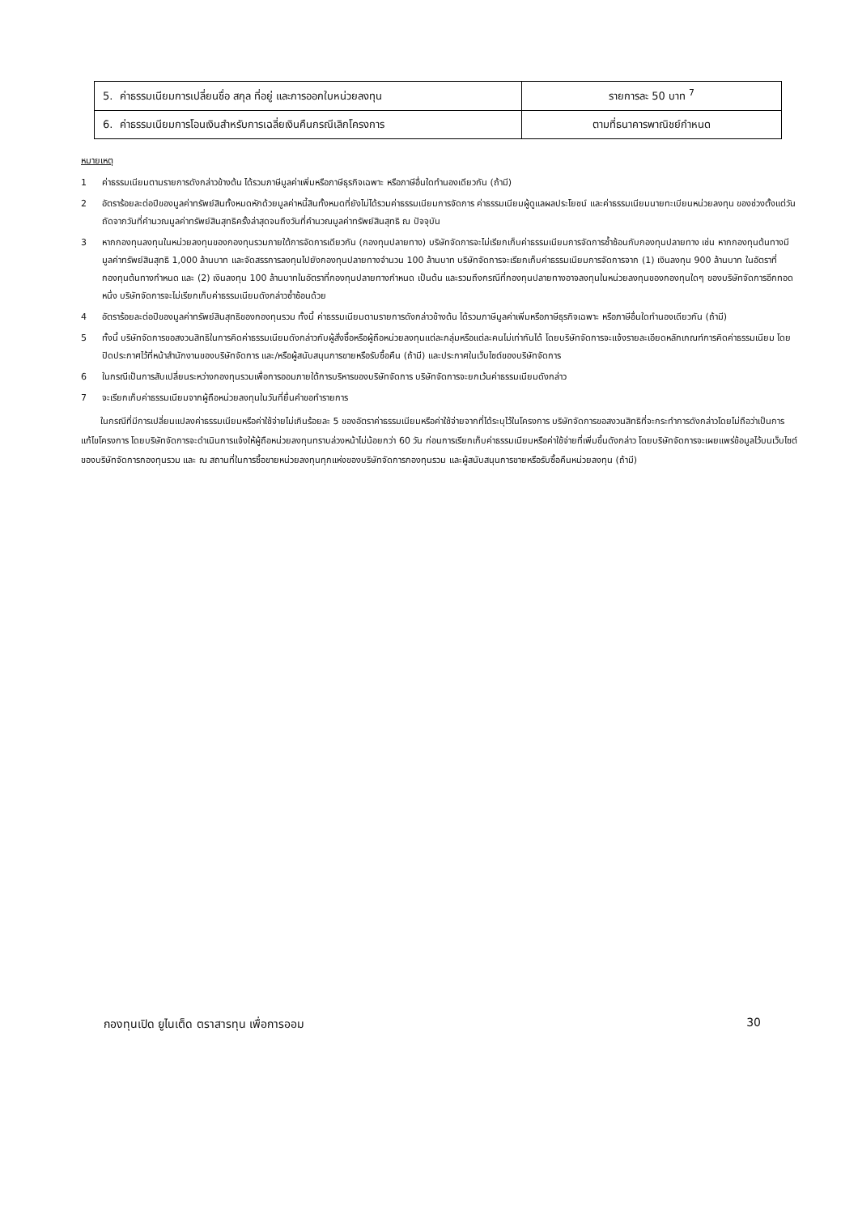| 5. ค่าธรรมเนียมการเปลี่ยนชื่อ สกุล ที่อยู่ และการออกใบหน่วยลงทุน | รายการละ 50 บาท <sup>7</sup> |
| 6. ค่าธรรมเนียมการโอนเงินสำหรับการเฉลี่ยเงินคืนกรณีเลิกโครงการ | ตามที่ธนาคารพาณิชย์กำหนด |
หมายเหตุ
1 ค่าธรรมเนียมตามรายการดังกล่าวข้างต้น ได้รวมภาษีมูลค่าเพิ่มหรือภาษีธุรกิจเฉพาะ หรือภาษีอื่นใดทำนองเดียวกัน (ถ้ามี)
2 อัตราร้อยละต่อปีของมูลค่าทรัพย์สินทั้งหมดหักด้วยมูลค่าหนี้สินทั้งหมดที่ยังไม่ได้รวมค่าธรรมเนียมการจัดการ ค่าธรรมเนียมผู้ดูแลผลประโยชน์ และค่าธรรมเนียมนายทะเบียนหน่วยลงทุน ของช่วงตั้งแต่วันถัดจากวันที่คำนวณมูลค่าทรัพย์สินสุทธิครั้งล่าสุดจนถึงวันที่คำนวณมูลค่าทรัพย์สินสุทธิ ณ ปัจจุบัน
3 หากกองทุนลงทุนในหน่วยลงทุนของกองทุนรวมภายใต้การจัดการเดียวกัน (กองทุนปลายทาง) บริษัทจัดการจะไม่เรียกเก็บค่าธรรมเนียมการจัดการซ้ำซ้อนกับกองทุนปลายทาง เช่น หากกองทุนต้นทางมีมูลค่าทรัพย์สินสุทธิ 1,000 ล้านบาท และจัดสรรการลงทุนไปยังกองทุนปลายทางจำนวน 100 ล้านบาท บริษัทจัดการจะเรียกเก็บค่าธรรมเนียมการจัดการจาก (1) เงินลงทุน 900 ล้านบาท ในอัตราที่กองทุนต้นทางกำหนด และ (2) เงินลงทุน 100 ล้านบาทในอัตราที่กองทุนปลายทางกำหนด เป็นต้น และรวมถึงกรณีที่กองทุนปลายทางอาจลงทุนในหน่วยลงทุนของกองทุนใดๆ ของบริษัทจัดการอีกทอดหนึ่ง บริษัทจัดการจะไม่เรียกเก็บค่าธรรมเนียมดังกล่าวซ้ำซ้อนด้วย
4 อัตราร้อยละต่อปีของมูลค่าทรัพย์สินสุทธิของกองทุนรวม ทั้งนี้ ค่าธรรมเนียมตามรายการดังกล่าวข้างต้น ได้รวมภาษีมูลค่าเพิ่มหรือภาษีธุรกิจเฉพาะ หรือภาษีอื่นใดทำนองเดียวกัน (ถ้ามี)
5 ทั้งนี้ บริษัทจัดการขอสงวนสิทธิในการคิดค่าธรรมเนียมดังกล่าวกับผู้สั่งซื้อหรือผู้ถือหน่วยลงทุนแต่ละกลุ่มหรือแต่ละคนไม่เท่ากันได้ โดยบริษัทจัดการจะแจ้งรายละเอียดหลักเกณฑ์การคิดค่าธรรมเนียม โดยปิดประกาศไว้ที่หน้าสำนักงานของบริษัทจัดการ และ/หรือผู้สนับสนุนการขายหรือรับซื้อคืน (ถ้ามี) และประกาศในเว็บไซต์ของบริษัทจัดการ
6 ในกรณีเป็นการสับเปลี่ยนระหว่างกองทุนรวมเพื่อการออมภายใต้การบริหารของบริษัทจัดการ บริษัทจัดการจะยกเว้นค่าธรรมเนียมดังกล่าว
7 จะเรียกเก็บค่าธรรมเนียมจากผู้ถือหน่วยลงทุนในวันที่ยื่นคำขอทำรายการ
ในกรณีที่มีการเปลี่ยนแปลงค่าธรรมเนียมหรือค่าใช้จ่ายไม่เกินร้อยละ 5 ของอัตราค่าธรรมเนียมหรือค่าใช้จ่ายจากที่ได้ระบุไว้ในโครงการ บริษัทจัดการขอสงวนสิทธิที่จะกระทำการดังกล่าวโดยไม่ถือว่าเป็นการแก้ไขโครงการ โดยบริษัทจัดการจะดำเนินการแจ้งให้ผู้ถือหน่วยลงทุนทราบล่วงหน้าไม่น้อยกว่า 60 วัน ก่อนการเรียกเก็บค่าธรรมเนียมหรือค่าใช้จ่ายที่เพิ่มขึ้นดังกล่าว โดยบริษัทจัดการจะเผยแพร่ข้อมูลไว้บนเว็บไซต์ของบริษัทจัดการกองทุนรวม และ ณ สถานที่ในการซื้อขายหน่วยลงทุนทุกแห่งของบริษัทจัดการกองทุนรวม และผู้สนับสนุนการขายหรือรับซื้อคืนหน่วยลงทุน (ถ้ามี)
กองทุนเปิด ยูไนเต็ด ตราสารทุน เพื่อการออม 30